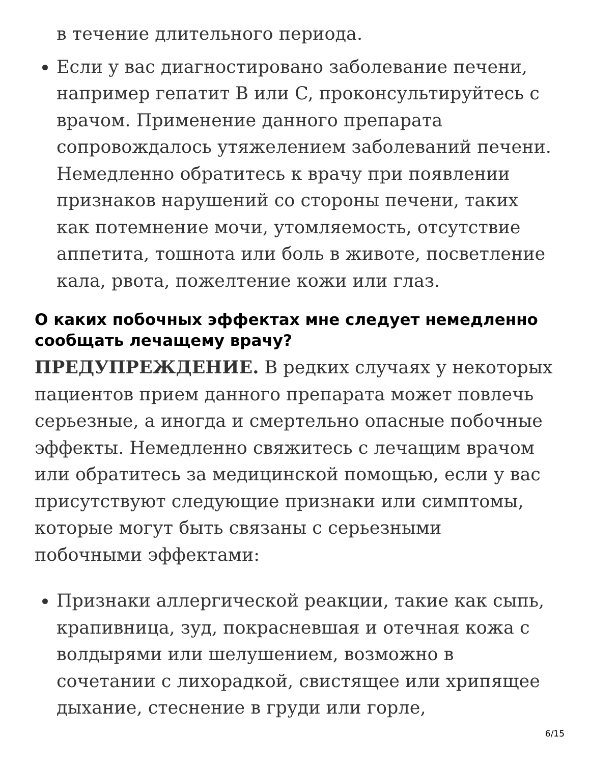в течение длительного периода.
Если у вас диагностировано заболевание печени, например гепатит B или C, проконсультируйтесь с врачом. Применение данного препарата сопровождалось утяжелением заболеваний печени. Немедленно обратитесь к врачу при появлении признаков нарушений со стороны печени, таких как потемнение мочи, утомляемость, отсутствие аппетита, тошнота или боль в животе, посветление кала, рвота, пожелтение кожи или глаз.
О каких побочных эффектах мне следует немедленно сообщать лечащему врачу?
ПРЕДУПРЕЖДЕНИЕ. В редких случаях у некоторых пациентов прием данного препарата может повлечь серьезные, а иногда и смертельно опасные побочные эффекты. Немедленно свяжитесь с лечащим врачом или обратитесь за медицинской помощью, если у вас присутствуют следующие признаки или симптомы, которые могут быть связаны с серьезными побочными эффектами:
Признаки аллергической реакции, такие как сыпь, крапивница, зуд, покрасневшая и отечная кожа с волдырями или шелушением, возможно в сочетании с лихорадкой, свистящее или хрипящее дыхание, стеснение в груди или горле,
6/15